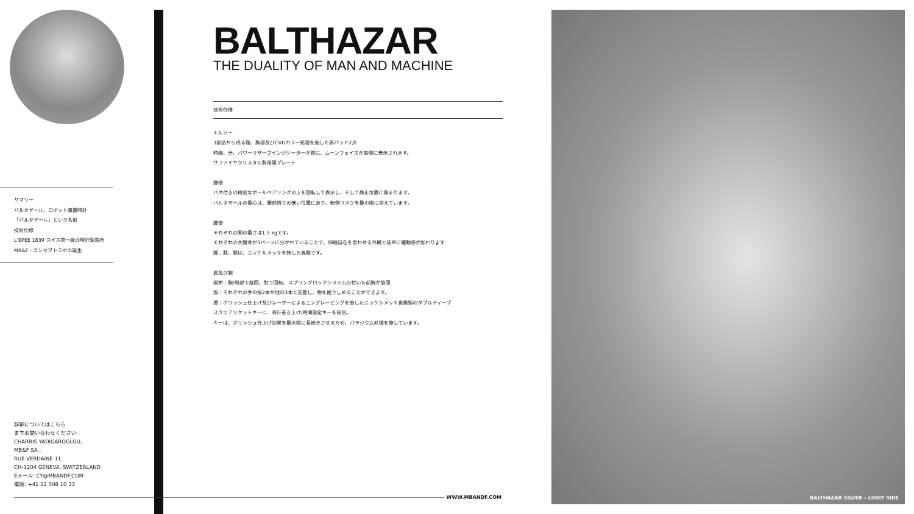サマリー
バルタザール、ロボット兼置時計
「バルタザール」という名前
技術仕様
L’EPEE 1839 スイス第一級の時計製造所
MB&F - コンセプトラボの誕生
詳細についてはこちら
までお問い合わせください:
CHARRIS YADIGAROGLOU,
MB&F SA ,
RUE VERDAINE 11,
CH-1204 GENEVA, SWITZERLAND
Eメール: CY@MBANDF.COM
電話: +41 22 508 10 33
BALTHAZAR
THE DUALITY OF MAN AND MACHINE
技術仕様
トルソー
3部品から成る鎧、胸部及びCVDカラー処理を施した肩パッド2点
時間、分、パワーリザーブインジケーターが鎧に、ムーンフェイズが裏側に表示されます。
サファイヤクリスタル製保護プレート
腰部
バネ付きの精密なボールベアリングの上を回転して表示し、そして静止位置に留まります。
バルタザールの重心は、腰部周りの低い位置にあり、転倒リスクを最小限に抑えています。
脚部
それぞれの脚の重さは1.5 kgです。
それぞれの大腿骨が3パーツに分かれていることで、伸縮自在を思わせる外観と装甲に躍動感が加わります
脚、脛、脚は、ニッケルメッキを施した真鍮です。
肩及び腕
関節：腕/肩部で旋回、肘で回転、スプリングロックシステムの付いた前腕が旋回
指：それぞれの手の指2本が他の3本と交差し、物を握りしめることができます。
盾：ポリッシュ仕上げ及びレーザーによるエングレービングを施したニッケルメッキ真鍮製のダブルディープ スクエアソケットキーに、時計巻き上げ/時間設定キーを統合。
キーは、ポリッシュ仕上げ効果を最大限に長続きさせるため、パラジウム処理を施しています。
WWW.MBANDF.COM
BALTHAZAR SILVER – LIGHT SIDE